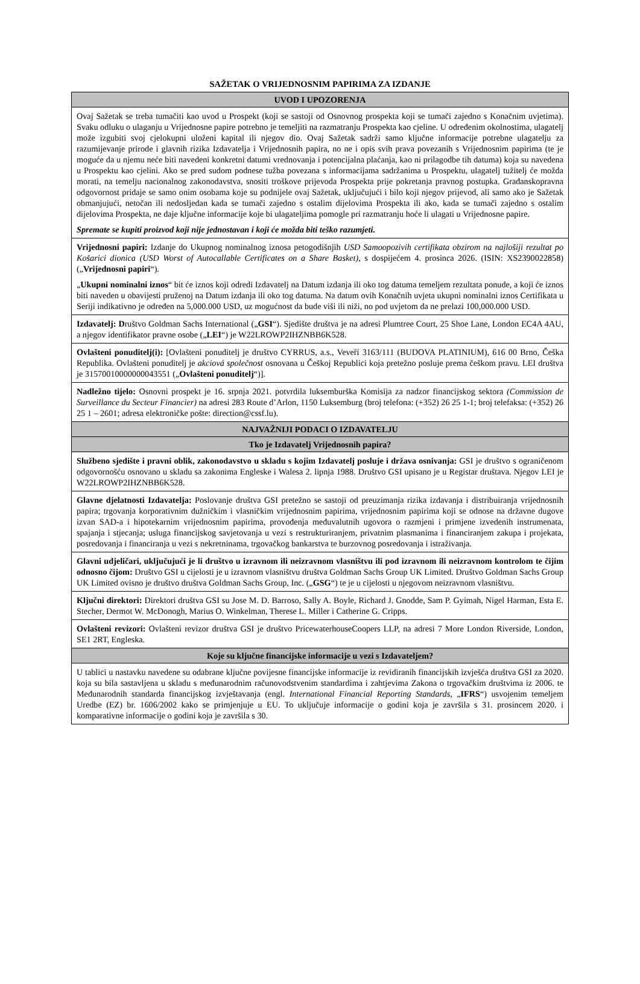SAŽETAK O VRIJEDNOSNIM PAPIRIMA ZA IZDANJE
| UVOD I UPOZORENJA |
| Ovaj Sažetak se treba tumačiti kao uvod u Prospekt (koji se sastoji od Osnovnog prospekta koji se tumači zajedno s Konačnim uvjetima). Svaku odluku o ulaganju u Vrijednosne papire potrebno je temeljiti na razmatranju Prospekta kao cjeline. U određenim okolnostima, ulagatelj može izgubiti svoj cjelokupni uloženi kapital ili njegov dio. Ovaj Sažetak sadrži samo ključne informacije potrebne ulagatelju za razumijevanje prirode i glavnih rizika Izdavatelja i Vrijednosnih papira, no ne i opis svih prava povezanih s Vrijednosnim papirima (te je moguće da u njemu neće biti navedeni konkretni datumi vrednovanja i potencijalna plaćanja, kao ni prilagodbe tih datuma) koja su navedena u Prospektu kao cjelini. Ako se pred sudom podnese tužba povezana s informacijama sadržanima u Prospektu, ulagatelj tužitelj će možda morati, na temelju nacionalnog zakonodavstva, snositi troškove prijevoda Prospekta prije pokretanja pravnog postupka. Građanskopravna odgovornost pridaje se samo onim osobama koje su podnijele ovaj Sažetak, uključujući i bilo koji njegov prijevod, ali samo ako je Sažetak obmanjujući, netočan ili nedosljedan kada se tumači zajedno s ostalim dijelovima Prospekta ili ako, kada se tumači zajedno s ostalim dijelovima Prospekta, ne daje ključne informacije koje bi ulagateljima pomogle pri razmatranju hoće li ulagati u Vrijednosne papire. Spremate se kupiti proizvod koji nije jednostavan i koji će možda biti teško razumjeti. |
| Vrijednosni papiri: Izdanje do Ukupnog nominalnog iznosa petogodišnjih USD Samoopozivih certifikata obzirom na najlošiji rezultat po Košarici dionica (USD Worst of Autocallable Certificates on a Share Basket) , s dospijećem 4. prosinca 2026. (ISIN: XS2390022858) („ Vrijednosni papiri “). „ Ukupni nominalni iznos “ bit će iznos koji odredi Izdavatelj na Datum izdanja ili oko tog datuma temeljem rezultata ponude, a koji će iznos biti naveden u obavijesti pruženoj na Datum izdanja ili oko tog datuma. Na datum ovih Konačnih uvjeta ukupni nominalni iznos Certifikata u Seriji indikativno je određen na 5,000.000 USD, uz mogućnost da bude viši ili niži, no pod uvjetom da ne prelazi 100,000.000 USD. |
| Izdavatelj: D ruštvo Goldman Sachs International („ GSI “). Sjedište društva je na adresi Plumtree Court, 25 Shoe Lane, London EC4A 4AU, a njegov identifikator pravne osobe („ LEI “) je W22LROWP2IHZNBB6K528. |
| Ovlašteni ponuditelj(i): [Ovlašteni ponuditelj je društvo CYRRUS, a.s., Veveří 3163/111 (BUDOVA PLATINIUM), 616 00 Brno, Češka Republika. Ovlašteni ponuditelj je akciová společnost osnovana u Češkoj Republici koja pretežno posluje prema češkom pravu. LEI društva je 31570010000000043551 („ Ovlašteni ponuditelj “)]. |
| Nadležno tijelo: Osnovni prospekt je 16. srpnja 2021. potvrdila luksemburška Komisija za nadzor financijskog sektora (Commission de Surveillance du Secteur Financier) na adresi 283 Route d’Arlon, 1150 Luksemburg (broj telefona: (+352) 26 25 1-1; broj telefaksa: (+352) 26 25 1 – 2601; adresa elektroničke pošte: direction@cssf.lu). |
| NAJVAŽNIJI PODACI O IZDAVATELJU |
| Tko je Izdavatelj Vrijednosnih papira? |
| Službeno sjedište i pravni oblik, zakonodavstvo u skladu s kojim Izdavatelj posluje i država osnivanja: GSI je društvo s ograničenom odgovornošću osnovano u skladu sa zakonima Engleske i Walesa 2. lipnja 1988. Društvo GSI upisano je u Registar društava. Njegov LEI je W22LROWP2IHZNBB6K528. |
| Glavne djelatnosti Izdavatelja: Poslovanje društva GSI pretežno se sastoji od preuzimanja rizika izdavanja i distribuiranja vrijednosnih papira; trgovanja korporativnim dužničkim i vlasničkim vrijednosnim papirima, vrijednosnim papirima koji se odnose na državne dugove izvan SAD-a i hipotekarnim vrijednosnim papirima, provođenja međuvalutnih ugovora o razmjeni i primjene izvedenih instrumenata, spajanja i stjecanja; usluga financijskog savjetovanja u vezi s restrukturiranjem, privatnim plasmanima i financiranjem zakupa i projekata, posredovanja i financiranja u vezi s nekretninama, trgovačkog bankarstva te burzovnog posredovanja i istraživanja. |
| Glavni udjeličari, uključujući je li društvo u izravnom ili neizravnom vlasništvu ili pod izravnom ili neizravnom kontrolom te čijim odnosno čijom: Društvo GSI u cijelosti je u izravnom vlasništvu društva Goldman Sachs Group UK Limited. Društvo Goldman Sachs Group UK Limited ovisno je društvo društva Goldman Sachs Group, Inc. („ GSG “) te je u cijelosti u njegovom neizravnom vlasništvu. |
| Ključni direktori: Direktori društva GSI su Jose M. D. Barroso, Sally A. Boyle, Richard J. Gnodde, Sam P. Gyimah, Nigel Harman, Esta E. Stecher, Dermot W. McDonogh, Marius O. Winkelman, Therese L. Miller i Catherine G. Cripps. |
| Ovlašteni revizori: Ovlašteni revizor društva GSI je društvo PricewaterhouseCoopers LLP, na adresi 7 More London Riverside, London, SE1 2RT, Engleska. |
| Koje su ključne financijske informacije u vezi s Izdavateljem? |
| U tablici u nastavku navedene su odabrane ključne povijesne financijske informacije iz revidiranih financijskih izvješća društva GSI za 2020. koja su bila sastavljena u skladu s međunarodnim računovodstvenim standardima i zahtjevima Zakona o trgovačkim društvima iz 2006. te Međunarodnih standarda financijskog izvještavanja (engl. International Financial Reporting Standards , „ IFRS “) usvojenim temeljem Uredbe (EZ) br. 1606/2002 kako se primjenjuje u EU. To uključuje informacije o godini koja je završila s 31. prosincem 2020. i komparativne informacije o godini koja je završila s 30. |